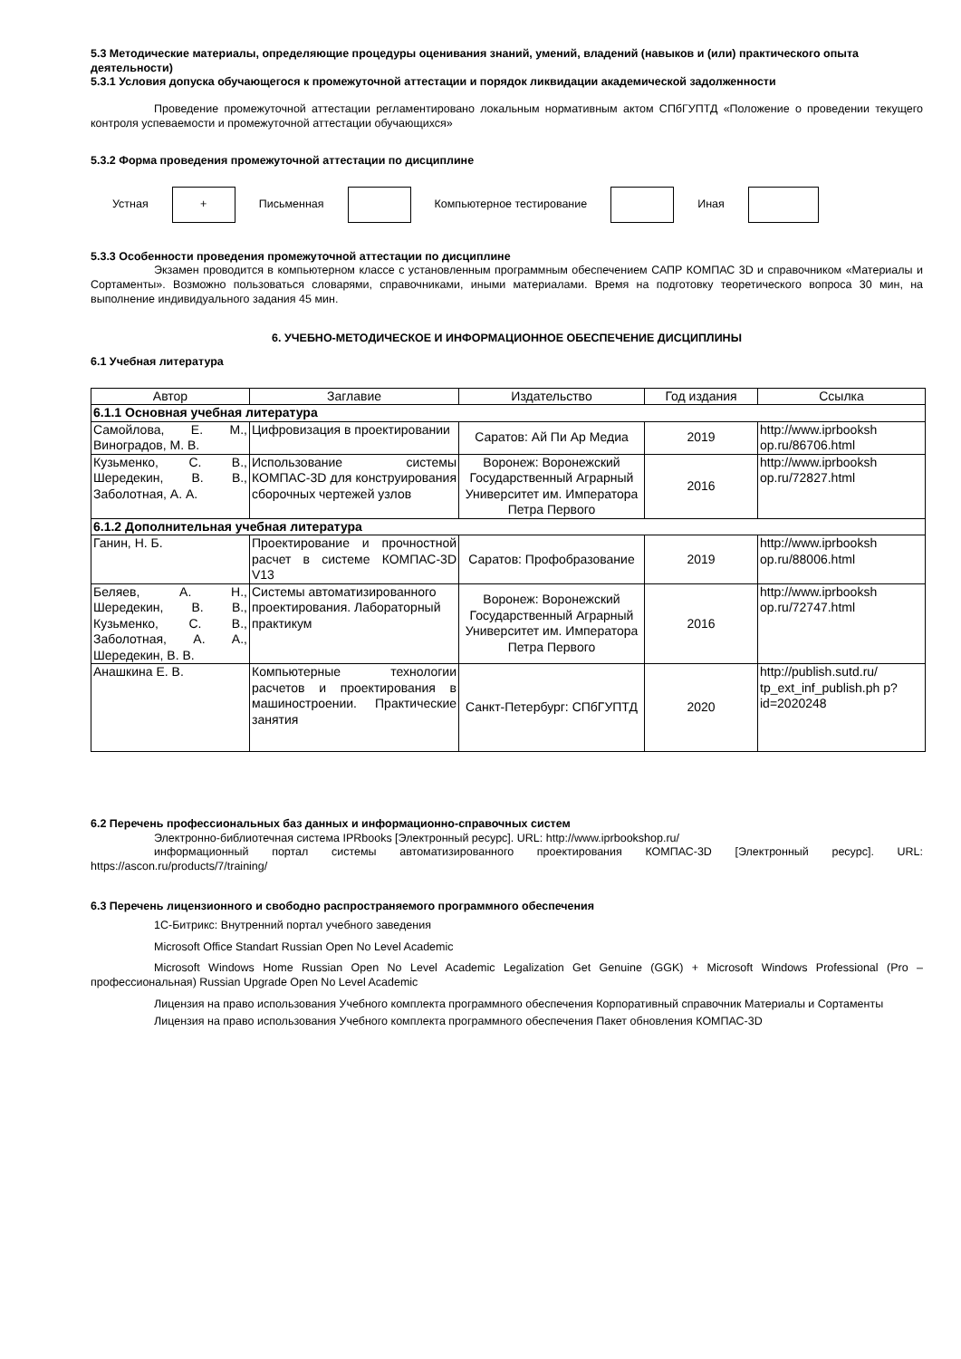5.3 Методические материалы, определяющие процедуры оценивания знаний, умений, владений (навыков и (или) практического опыта деятельности)
5.3.1 Условия допуска обучающегося к промежуточной аттестации и порядок ликвидации академической задолженности
Проведение промежуточной аттестации регламентировано локальным нормативным актом СПбГУПТД «Положение о проведении текущего контроля успеваемости и промежуточной аттестации обучающихся»
5.3.2 Форма проведения промежуточной аттестации по дисциплине
Устная
+
Письменная Компьютерное тестирование Иная
5.3.3 Особенности проведения промежуточной аттестации по дисциплине
Экзамен проводится в компьютерном классе с установленным программным обеспечением САПР КОМПАС 3D и справочником «Материалы и Сортаменты». Возможно пользоваться словарями, справочниками, иными материалами. Время на подготовку теоретического вопроса 30 мин, на выполнение индивидуального задания 45 мин.
6. УЧЕБНО-МЕТОДИЧЕСКОЕ И ИНФОРМАЦИОННОЕ ОБЕСПЕЧЕНИЕ ДИСЦИПЛИНЫ
6.1 Учебная литература
| Автор | Заглавие | Издательство | Год издания | Ссылка |
| --- | --- | --- | --- | --- |
| 6.1.1 Основная учебная литература | | | | |
| Самойлова, Е. М., Виноградов, М. В. | Цифровизация в проектировании | Саратов: Ай Пи Ар Медиа | 2019 | http://www.iprbooksh op.ru/86706.html |
| Кузьменко, С. В., Шередекин, В. В., Заболотная, А. А. | Использование системы КОМПАС-3D для конструирования сборочных чертежей узлов | Воронеж: Воронежский Государственный Аграрный Университет им. Императора Петра Первого | 2016 | http://www.iprbooksh op.ru/72827.html |
| 6.1.2 Дополнительная учебная литература | | | | |
| Ганин, Н. Б. | Проектирование и прочностной расчет в системе КОМПАС-3D V13 | Саратов: Профобразование | 2019 | http://www.iprbooksh op.ru/88006.html |
| Беляев, А. Н., Шередекин, В. В., Кузьменко, С. В., Заболотная, А. А., Шередекин, В. В. | Системы автоматизированного проектирования. Лабораторный практикум | Воронеж: Воронежский Государственный Аграрный Университет им. Императора Петра Первого | 2016 | http://www.iprbooksh op.ru/72747.html |
| Анашкина Е. В. | Компьютерные технологии расчетов и проектирования в машиностроении. Практические занятия | Санкт-Петербург: СПбГУПТД | 2020 | http://publish.sutd.ru/ tp_ext_inf_publish.ph p?id=2020248 |
6.2 Перечень профессиональных баз данных и информационно-справочных систем
Электронно-библиотечная система IPRbooks [Электронный ресурс]. URL: http://www.iprbookshop.ru/
информационный портал системы автоматизированного проектирования КОМПАС-3D [Электронный ресурс]. URL: https://ascon.ru/products/7/training/
6.3 Перечень лицензионного и свободно распространяемого программного обеспечения
1С-Битрикс: Внутренний портал учебного заведения
Microsoft Office Standart Russian Open No Level Academic
Microsoft Windows Home Russian Open No Level Academic Legalization Get Genuine (GGK) + Microsoft Windows Professional (Pro – профессиональная) Russian Upgrade Open No Level Academic
Лицензия на право использования Учебного комплекта программного обеспечения Корпоративный справочник Материалы и Сортаменты
Лицензия на право использования Учебного комплекта программного обеспечения Пакет обновления КОМПАС-3D